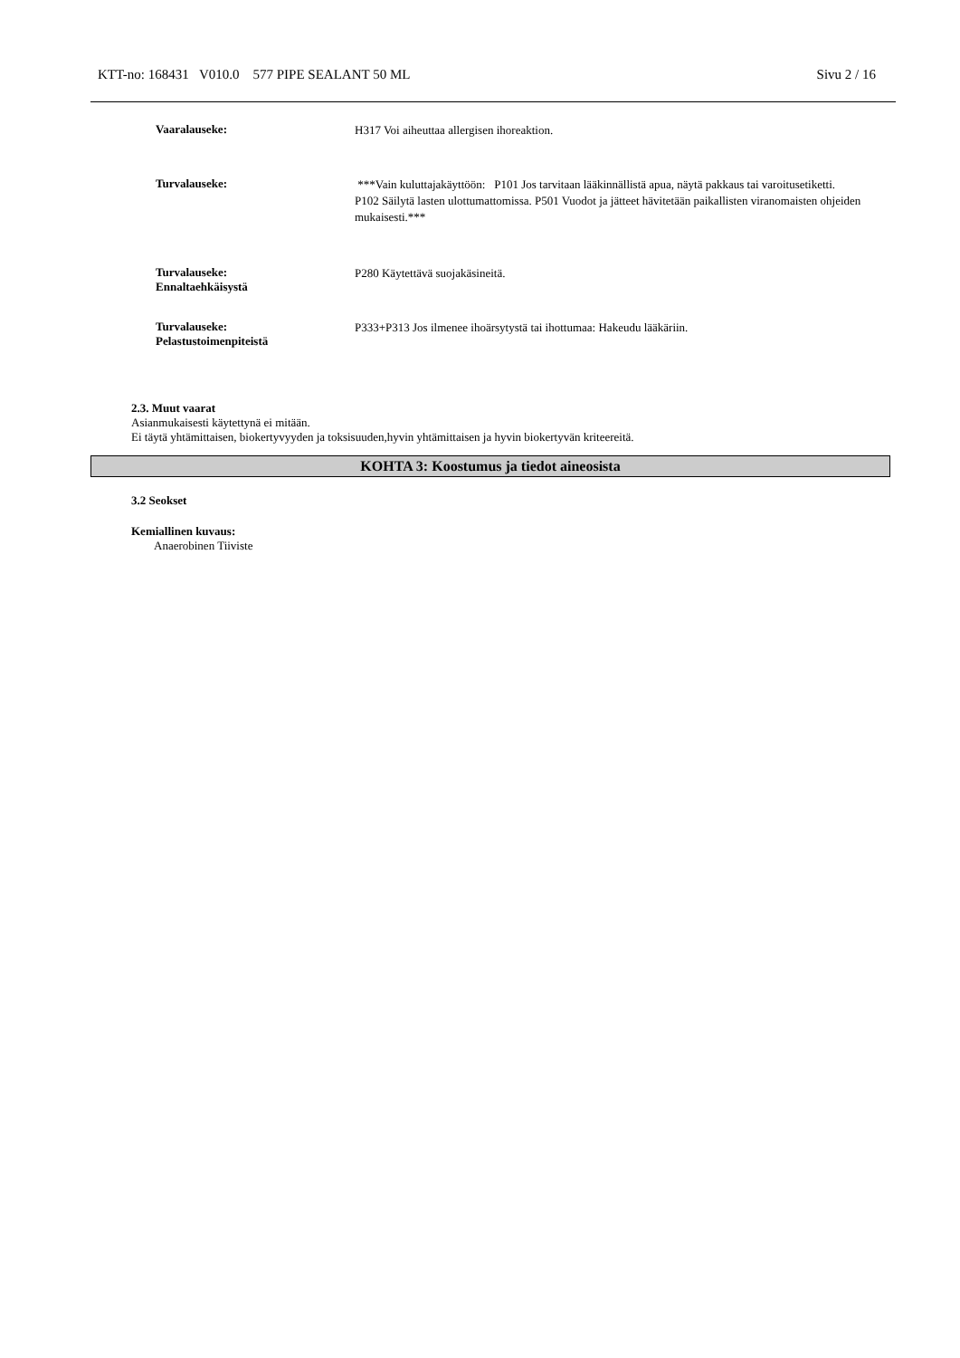KTT-no: 168431 V010.0 577 PIPE SEALANT 50 ML Sivu 2 / 16
Vaaralauseke:
H317 Voi aiheuttaa allergisen ihoreaktion.
Turvalauseke:
***Vain kuluttajakäyttöön: P101 Jos tarvitaan lääkinnällistä apua, näytä pakkaus tai varoitusetiketti. P102 Säilytä lasten ulottumattomissa. P501 Vuodot ja jätteet hävitetään paikallisten viranomaisten ohjeiden mukaisesti.***
Turvalauseke:
Ennaltaehkäisystä
P280 Käytettävä suojakäsineitä.
Turvalauseke:
Pelastustoimenpiteistä
P333+P313 Jos ilmenee ihoärsytystä tai ihottumaa: Hakeudu lääkäriin.
2.3. Muut vaarat
Asianmukaisesti käytettynä ei mitään.
Ei täytä yhtämittaisen, biokertyvyyden ja toksisuuden,hyvin yhtämittaisen ja hyvin biokertyvän kriteereitä.
KOHTA 3: Koostumus ja tiedot aineosista
3.2 Seokset
Kemiallinen kuvaus:
Anaerobinen Tiiviste